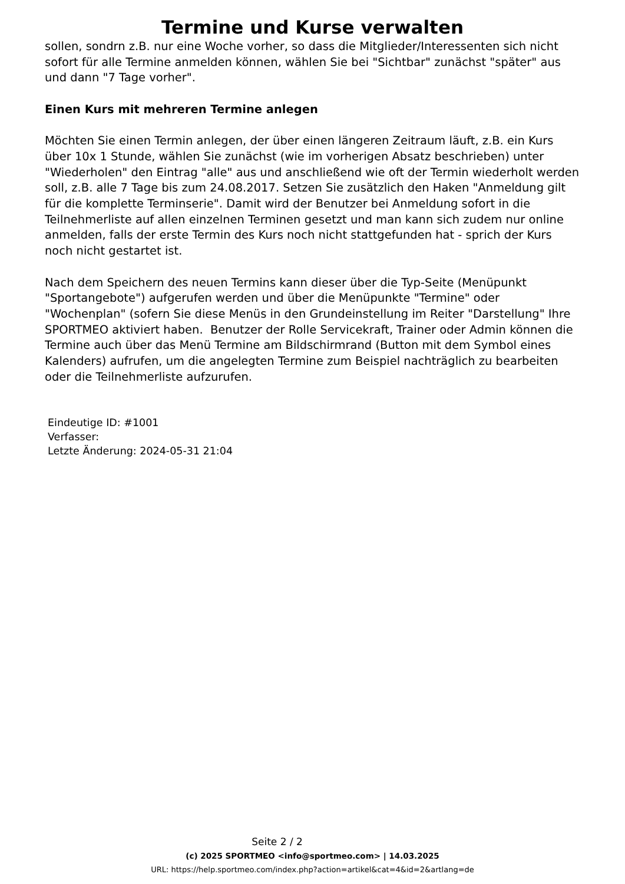Termine und Kurse verwalten
sollen, sondrn z.B. nur eine Woche vorher, so dass die Mitglieder/Interessenten sich nicht sofort für alle Termine anmelden können, wählen Sie bei "Sichtbar" zunächst "später" aus und dann "7 Tage vorher".
Einen Kurs mit mehreren Termine anlegen
Möchten Sie einen Termin anlegen, der über einen längeren Zeitraum läuft, z.B. ein Kurs über 10x 1 Stunde, wählen Sie zunächst (wie im vorherigen Absatz beschrieben) unter "Wiederholen" den Eintrag "alle" aus und anschließend wie oft der Termin wiederholt werden soll, z.B. alle 7 Tage bis zum 24.08.2017. Setzen Sie zusätzlich den Haken "Anmeldung gilt für die komplette Terminserie". Damit wird der Benutzer bei Anmeldung sofort in die Teilnehmerliste auf allen einzelnen Terminen gesetzt und man kann sich zudem nur online anmelden, falls der erste Termin des Kurs noch nicht stattgefunden hat - sprich der Kurs noch nicht gestartet ist.
Nach dem Speichern des neuen Termins kann dieser über die Typ-Seite (Menüpunkt "Sportangebote") aufgerufen werden und über die Menüpunkte "Termine" oder "Wochenplan" (sofern Sie diese Menüs in den Grundeinstellung im Reiter "Darstellung" Ihre SPORTMEO aktiviert haben. Benutzer der Rolle Servicekraft, Trainer oder Admin können die Termine auch über das Menü Termine am Bildschirmrand (Button mit dem Symbol eines Kalenders) aufrufen, um die angelegten Termine zum Beispiel nachträglich zu bearbeiten oder die Teilnehmerliste aufzurufen.
Eindeutige ID: #1001
Verfasser:
Letzte Änderung: 2024-05-31 21:04
Seite 2 / 2
(c) 2025 SPORTMEO <info@sportmeo.com> | 14.03.2025
URL: https://help.sportmeo.com/index.php?action=artikel&cat=4&id=2&artlang=de